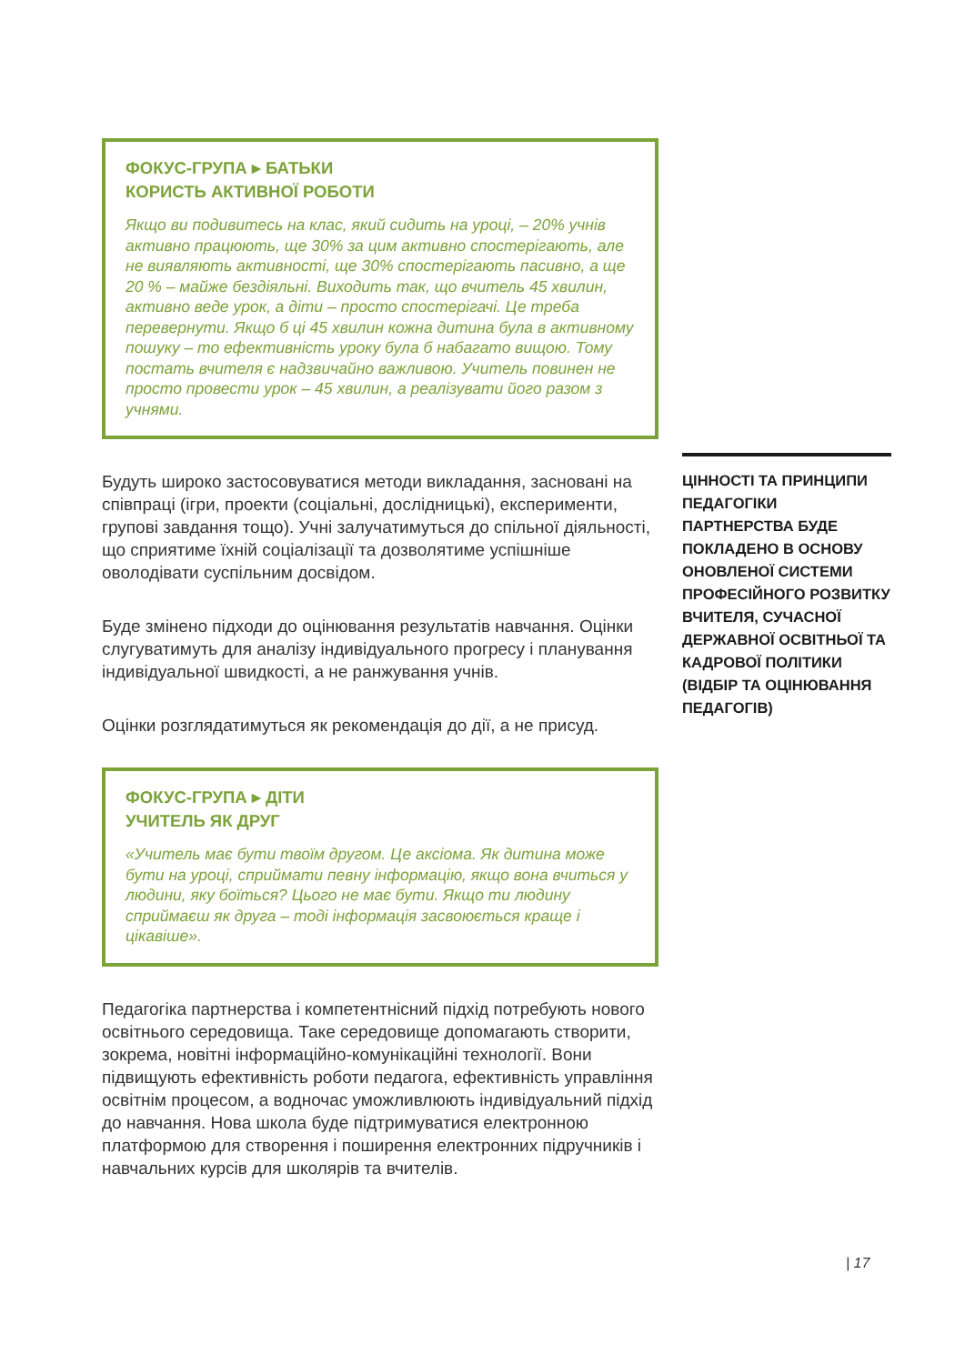ФОКУС-ГРУПА ▸ БАТЬКИ
КОРИСТЬ АКТИВНОЇ РОБОТИ
Якщо ви подивитесь на клас, який сидить на уроці, – 20% учнів активно працюють, ще 30% за цим активно спостерігають, але не виявляють активності, ще 30% спостерігають пасивно, а ще 20 % – майже бездіяльні. Виходить так, що вчитель 45 хвилин, активно веде урок, а діти – просто спостерігачі. Це треба перевернути. Якщо б ці 45 хвилин кожна дитина була в активному пошуку – то ефективність уроку була б набагато вищою. Тому постать вчителя є надзвичайно важливою. Учитель повинен не просто провести урок – 45 хвилин, а реалізувати його разом з учнями.
Будуть широко застосовуватися методи викладання, засновані на співпраці (ігри, проекти (соціальні, дослідницькі), експерименти, групові завдання тощо). Учні залучатимуться до спільної діяльності, що сприятиме їхній соціалізації та дозволятиме успішніше оволодівати суспільним досвідом.
Буде змінено підходи до оцінювання результатів навчання. Оцінки слугуватимуть для аналізу індивідуального прогресу і планування індивідуальної швидкості, а не ранжування учнів.
Оцінки розглядатимуться як рекомендація до дії, а не присуд.
ФОКУС-ГРУПА ▸ ДІТИ
УЧИТЕЛЬ ЯК ДРУГ
«Учитель має бути твоїм другом. Це аксіома. Як дитина може бути на уроці, сприймати певну інформацію, якщо вона вчиться у людини, яку боїться? Цього не має бути. Якщо ти людину сприймаєш як друга – тоді інформація засвоюється краще і цікавіше».
Педагогіка партнерства і компетентнісний підхід потребують нового освітнього середовища. Таке середовище допомагають створити, зокрема, новітні інформаційно-комунікаційні технології. Вони підвищують ефективність роботи педагога, ефективність управління освітнім процесом, а водночас уможливлюють індивідуальний підхід до навчання. Нова школа буде підтримуватися електронною платформою для створення і поширення електронних підручників і навчальних курсів для школярів та вчителів.
ЦІННОСТІ ТА ПРИНЦИПИ ПЕДАГОГІКИ ПАРТНЕРСТВА БУДЕ ПОКЛАДЕНО В ОСНОВУ ОНОВЛЕНОЇ СИСТЕМИ ПРОФЕСІЙНОГО РОЗВИТКУ ВЧИТЕЛЯ, СУЧАСНОЇ ДЕРЖАВНОЇ ОСВІТНЬОЇ ТА КАДРОВОЇ ПОЛІТИКИ (ВІДБІР ТА ОЦІНЮВАННЯ ПЕДАГОГІВ)
| 17